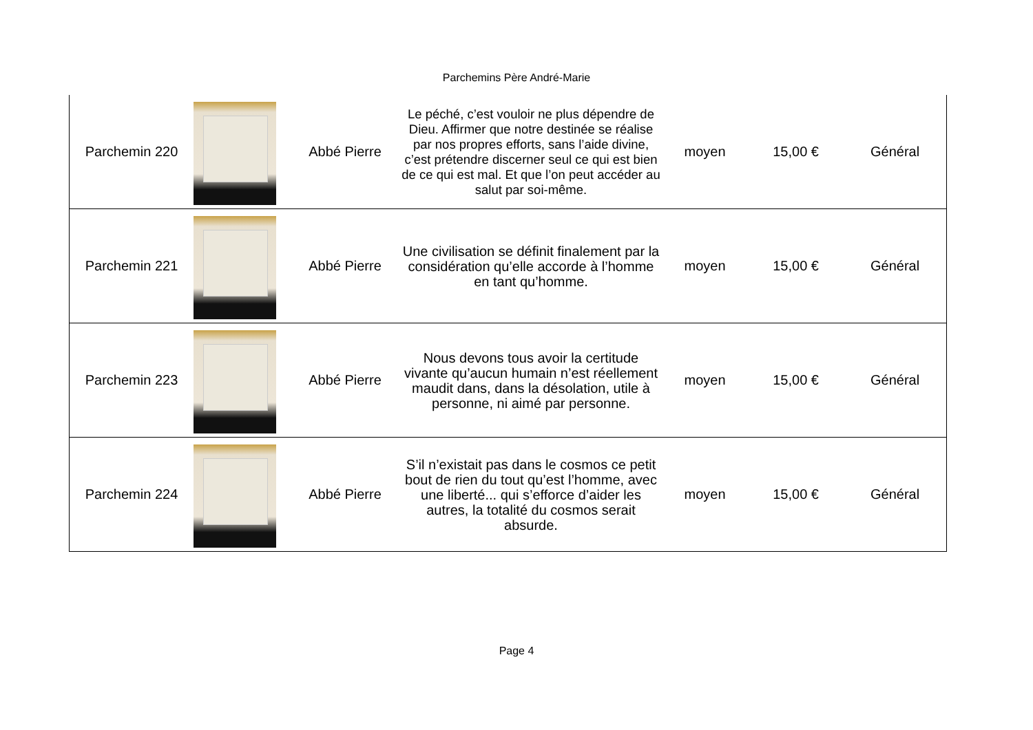Parchemins Père André-Marie
| Parchemin 220 | | Abbé Pierre | Le péché, c’est vouloir ne plus dépendre de Dieu. Affirmer que notre destinée se réalise par nos propres efforts, sans l’aide divine, c’est prétendre discerner seul ce qui est bien de ce qui est mal. Et que l’on peut accéder au salut par soi-même. | moyen | 15,00 € | Général |
| Parchemin 221 | | Abbé Pierre | Une civilisation se définit finalement par la considération qu’elle accorde à l’homme en tant qu’homme. | moyen | 15,00 € | Général |
| Parchemin 223 | | Abbé Pierre | Nous devons tous avoir la certitude vivante qu’aucun humain n’est réellement maudit dans, dans la désolation, utile à personne, ni aimé par personne. | moyen | 15,00 € | Général |
| Parchemin 224 | | Abbé Pierre | S’il n’existait pas dans le cosmos ce petit bout de rien du tout qu’est l’homme, avec une liberté... qui s’efforce d’aider les autres, la totalité du cosmos serait absurde. | moyen | 15,00 € | Général |
Page 4